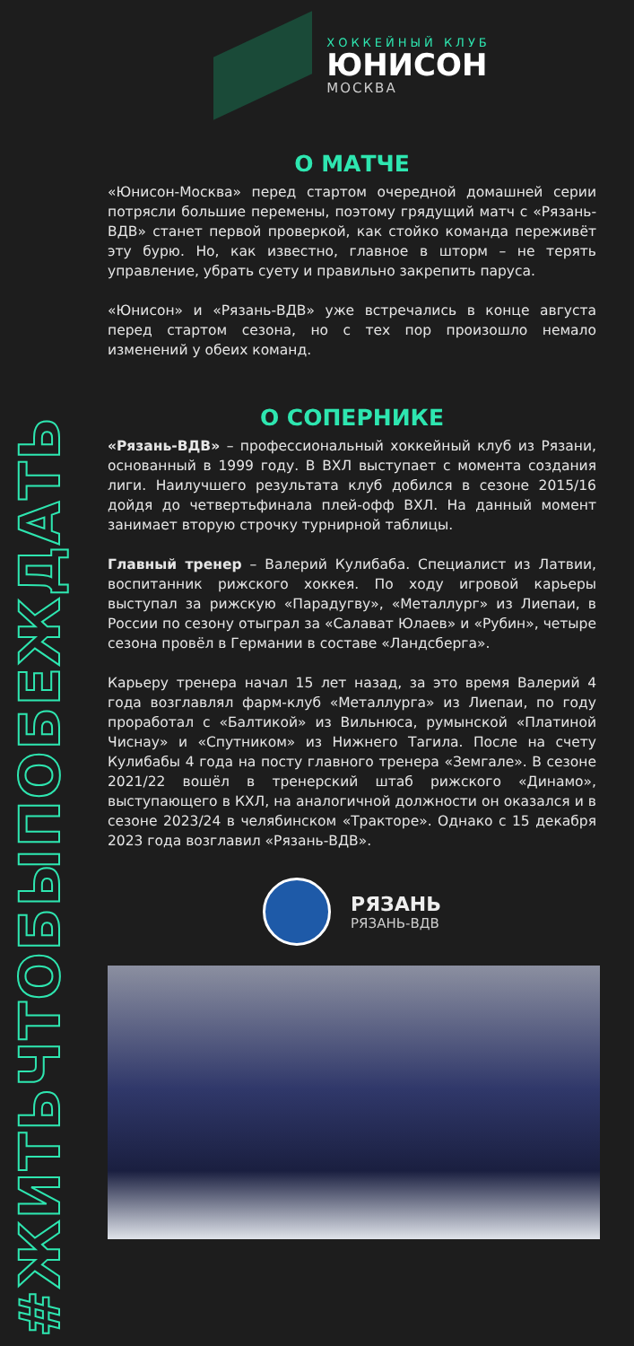#ЖИТЬЧТОБЫПОБЕЖДАТЬ
ХОККЕЙНЫЙ КЛУБ
ЮНИСОН
МОСКВА
О МАТЧЕ
«Юнисон-Москва» перед стартом очередной домашней серии потрясли большие перемены, поэтому грядущий матч с «Рязань-ВДВ» станет первой проверкой, как стойко команда переживёт эту бурю. Но, как известно, главное в шторм – не терять управление, убрать суету и правильно закрепить паруса.
«Юнисон» и «Рязань-ВДВ» уже встречались в конце августа перед стартом сезона, но с тех пор произошло немало изменений у обеих команд.
О СОПЕРНИКЕ
«Рязань-ВДВ» – профессиональный хоккейный клуб из Рязани, основанный в 1999 году. В ВХЛ выступает с момента создания лиги. Наилучшего результата клуб добился в сезоне 2015/16 дойдя до четвертьфинала плей-офф ВХЛ. На данный момент занимает вторую строчку турнирной таблицы.
Главный тренер – Валерий Кулибаба. Специалист из Латвии, воспитанник рижского хоккея. По ходу игровой карьеры выступал за рижскую «Парадугву», «Металлург» из Лиепаи, в России по сезону отыграл за «Салават Юлаев» и «Рубин», четыре сезона провёл в Германии в составе «Ландсберга».
Карьеру тренера начал 15 лет назад, за это время Валерий 4 года возглавлял фарм-клуб «Металлурга» из Лиепаи, по году проработал с «Балтикой» из Вильнюса, румынской «Платиной Чиснау» и «Спутником» из Нижнего Тагила. После на счету Кулибабы 4 года на посту главного тренера «Земгале». В сезоне 2021/22 вошёл в тренерский штаб рижского «Динамо», выступающего в КХЛ, на аналогичной должности он оказался и в сезоне 2023/24 в челябинском «Тракторе». Однако с 15 декабря 2023 года возглавил «Рязань-ВДВ».
РЯЗАНЬ
РЯЗАНЬ-ВДВ